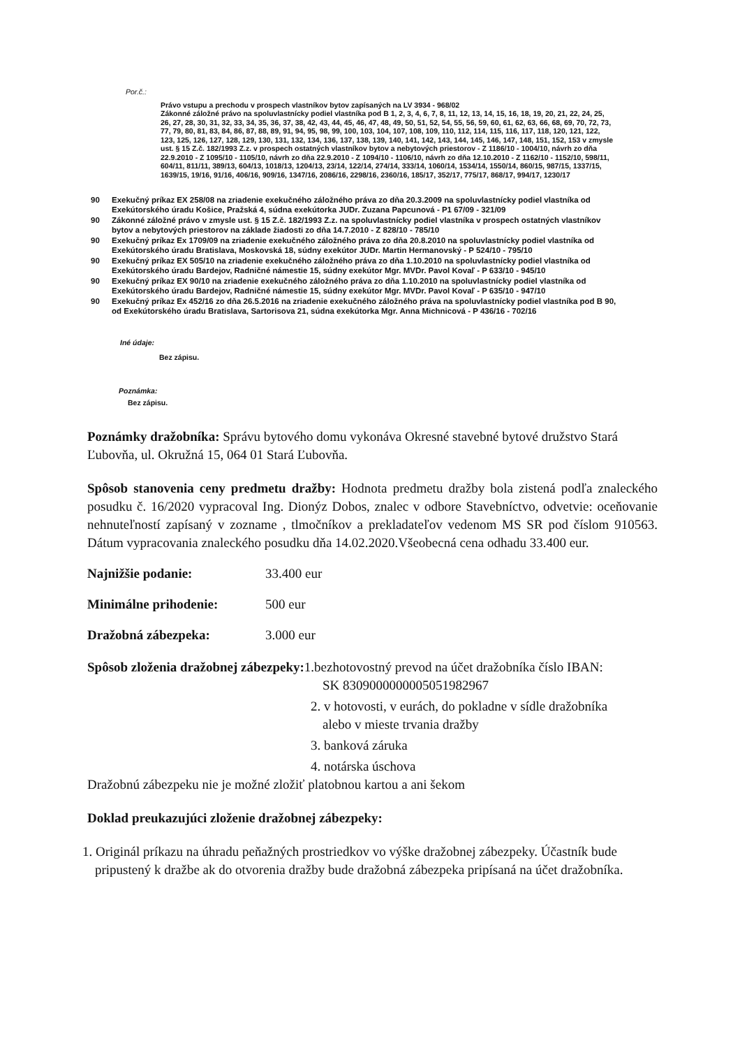Por.č.:
Právo vstupu a prechodu v prospech vlastníkov bytov zapísaných na LV 3934 - 968/02
Zákonné záložné právo na spoluvlastnícky podiel vlastníka pod B 1, 2, 3, 4, 6, 7, 8, 11, 12, 13, 14, 15, 16, 18, 19, 20, 21, 22, 24, 25, 26, 27, 28, 30, 31, 32, 33, 34, 35, 36, 37, 38, 42, 43, 44, 45, 46, 47, 48, 49, 50, 51, 52, 54, 55, 56, 59, 60, 61, 62, 63, 66, 68, 69, 70, 72, 73, 77, 79, 80, 81, 83, 84, 86, 87, 88, 89, 91, 94, 95, 98, 99, 100, 103, 104, 107, 108, 109, 110, 112, 114, 115, 116, 117, 118, 120, 121, 122, 123, 125, 126, 127, 128, 129, 130, 131, 132, 134, 136, 137, 138, 139, 140, 141, 142, 143, 144, 145, 146, 147, 148, 151, 152, 153 v zmysle ust. § 15 Z.č. 182/1993 Z.z. v prospech ostatných vlastníkov bytov a nebytových priestorov - Z 1186/10 - 1004/10, návrh zo dňa 22.9.2010 - Z 1095/10 - 1105/10, návrh zo dňa 22.9.2010 - Z 1094/10 - 1106/10, návrh zo dňa 12.10.2010 - Z 1162/10 - 1152/10, 598/11, 604/11, 811/11, 389/13, 604/13, 1018/13, 1204/13, 23/14, 122/14, 274/14, 333/14, 1060/14, 1534/14, 1550/14, 860/15, 987/15, 1337/15, 1639/15, 19/16, 91/16, 406/16, 909/16, 1347/16, 2086/16, 2298/16, 2360/16, 185/17, 352/17, 775/17, 868/17, 994/17, 1230/17
90 Exekučný príkaz EX 258/08 na zriadenie exekučného záložného práva zo dňa 20.3.2009 na spoluvlastnícky podiel vlastníka od Exekútorského úradu Košice, Pražská 4, súdna exekútorka JUDr. Zuzana Papcunová - P1 67/09 - 321/09
90 Zákonné záložné právo v zmysle ust. § 15 Z.č. 182/1993 Z.z. na spoluvlastnícky podiel vlastníka v prospech ostatných vlastníkov bytov a nebytových priestorov na základe žiadosti zo dňa 14.7.2010 - Z 828/10 - 785/10
90 Exekučný príkaz Ex 1709/09 na zriadenie exekučného záložného práva zo dňa 20.8.2010 na spoluvlastnícky podiel vlastníka od Exekútorského úradu Bratislava, Moskovská 18, súdny exekútor JUDr. Martin Hermanovský - P 524/10 - 795/10
90 Exekučný príkaz EX 505/10 na zriadenie exekučného záložného práva zo dňa 1.10.2010 na spoluvlastnícky podiel vlastníka od Exekútorského úradu Bardejov, Radničné námestie 15, súdny exekútor Mgr. MVDr. Pavol Kovaľ - P 633/10 - 945/10
90 Exekučný príkaz EX 90/10 na zriadenie exekučného záložného práva zo dňa 1.10.2010 na spoluvlastnícky podiel vlastníka od Exekútorského úradu Bardejov, Radničné námestie 15, súdny exekútor Mgr. MVDr. Pavol Kovaľ - P 635/10 - 947/10
90 Exekučný príkaz Ex 452/16 zo dňa 26.5.2016 na zriadenie exekučného záložného práva na spoluvlastnícky podiel vlastníka pod B 90, od Exekútorského úradu Bratislava, Sartorisova 21, súdna exekútorka Mgr. Anna Michnicová - P 436/16 - 702/16
Iné údaje:
Bez zápisu.
Poznámka:
Bez zápisu.
Poznámky dražobníka: Správu bytového domu vykonáva Okresné stavebné bytové družstvo Stará Ľubovňa, ul. Okružná 15, 064 01 Stará Ľubovňa.
Spôsob stanovenia ceny predmetu dražby: Hodnota predmetu dražby bola zistená podľa znaleckého posudku č. 16/2020 vypracoval Ing. Dionýz Dobos, znalec v odbore Stavebníctvo, odvetvie: oceňovanie nehnuteľností zapísaný v zozname , tlmočníkov a prekladateľov vedenom MS SR pod číslom 910563. Dátum vypracovania znaleckého posudku dňa 14.02.2020.Všeobecná cena odhadu 33.400 eur.
Najnižšie podanie: 33.400 eur
Minimálne prihodenie: 500 eur
Dražobná zábezpeka: 3.000 eur
Spôsob zloženia dražobnej zábezpeky: 1.bezhotovostný prevod na účet dražobníka číslo IBAN:
SK 8309000000005051982967
2. v hotovosti, v eurách, do pokladne v sídle dražobníka
alebo v mieste trvania dražby
3. banková záruka
4. notárska úschova
Dražobnú zábezpeku nie je možné zložiť platobnou kartou a ani šekom
Doklad preukazujúci zloženie dražobnej zábezpeky:
1. Originál príkazu na úhradu peňažných prostriedkov vo výške dražobnej zábezpeky. Účastník bude pripustený k dražbe ak do otvorenia dražby bude dražobná zábezpeka pripísaná na účet dražobníka.